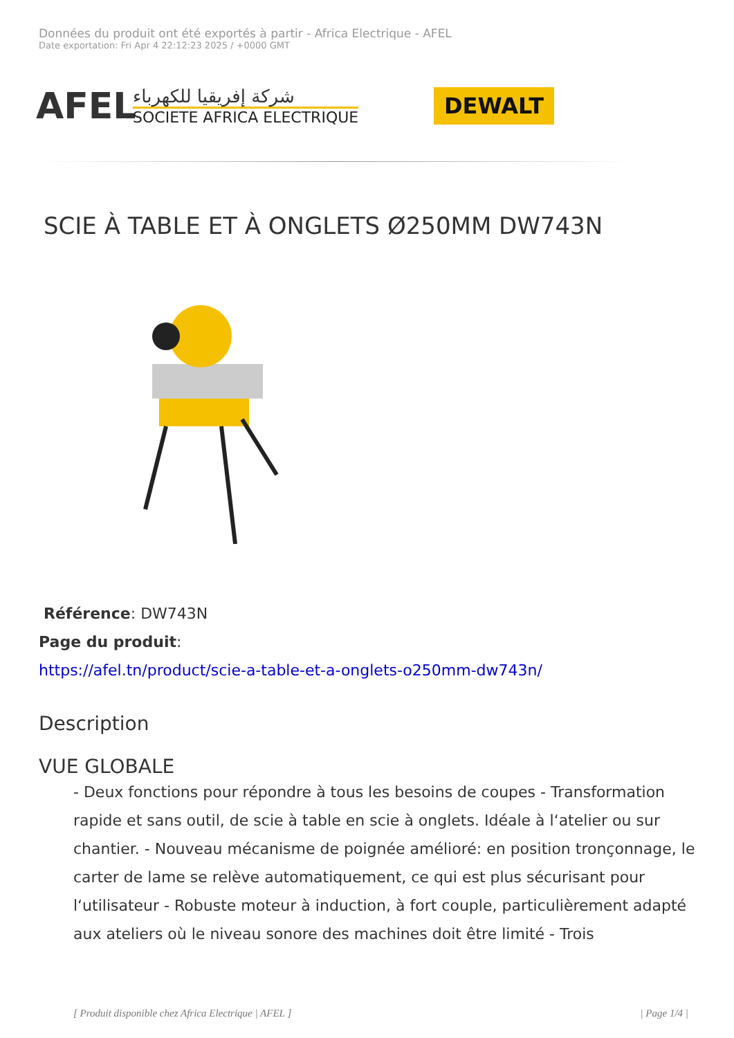Données du produit ont été exportés à partir - Africa Electrique - AFEL
Date exportation: Fri Apr 4 22:12:23 2025 / +0000 GMT
AFEL
شركة إفريقيا للكهرباء
SOCIETE AFRICA ELECTRIQUE
DEWALT
SCIE À TABLE ET À ONGLETS Ø250MM DW743N
Référence: DW743N
Page du produit:
https://afel.tn/product/scie-a-table-et-a-onglets-o250mm-dw743n/
Description
VUE GLOBALE
- Deux fonctions pour répondre à tous les besoins de coupes - Transformation rapide et sans outil, de scie à table en scie à onglets. Idéale à l‘atelier ou sur chantier. - Nouveau mécanisme de poignée amélioré: en position tronçonnage, le carter de lame se relève automatiquement, ce qui est plus sécurisant pour l‘utilisateur - Robuste moteur à induction, à fort couple, particulièrement adapté aux ateliers où le niveau sonore des machines doit être limité - Trois
[ Produit disponible chez Africa Electrique | AFEL ] | Page 1/4 |